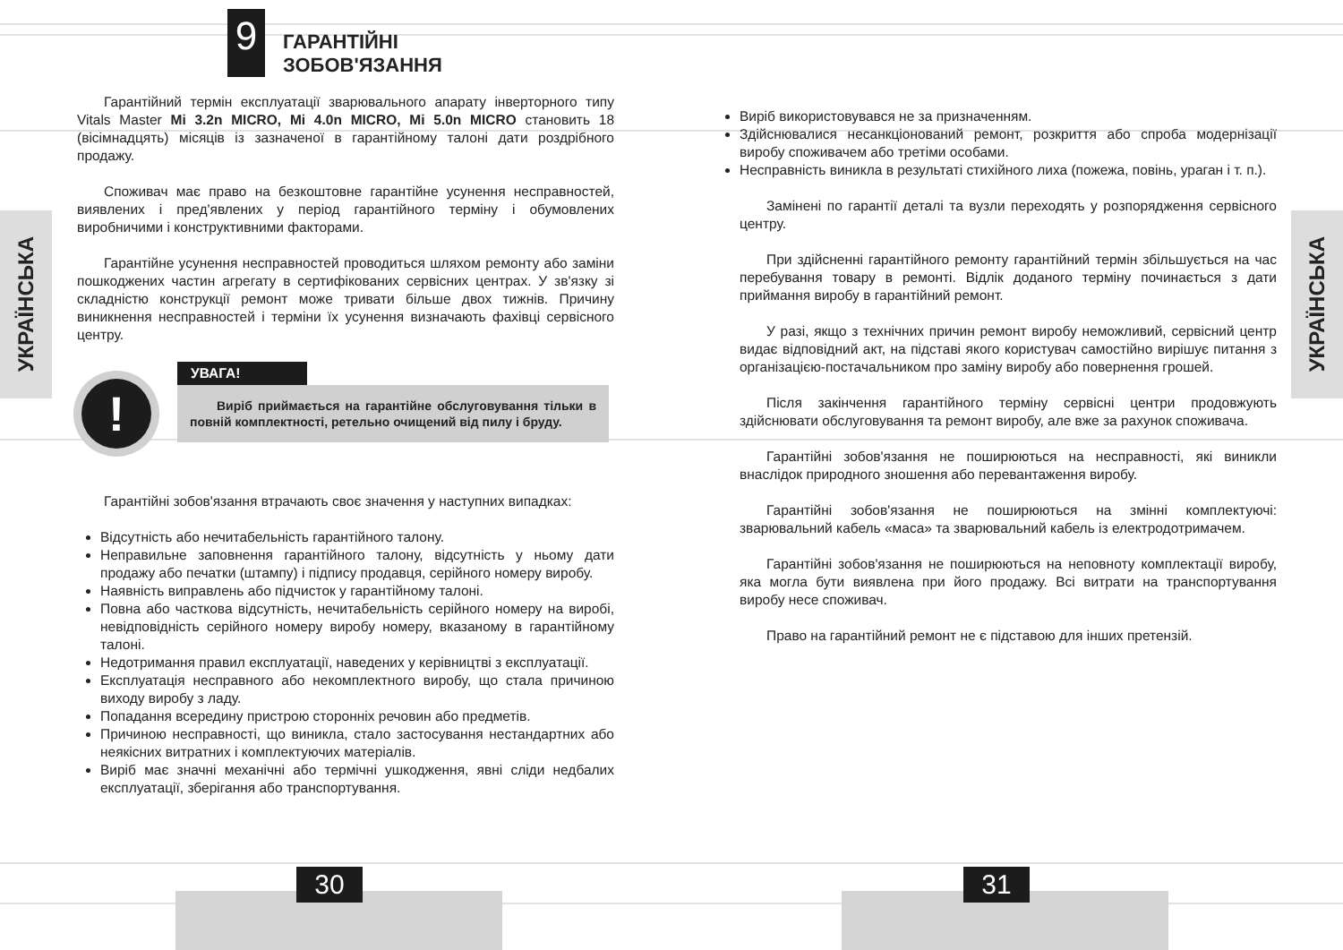УКРАЇНСЬКА
УКРАЇНСЬКА
9
ГАРАНТІЙНІ
ЗОБОВ'ЯЗАННЯ
Гарантійний термін експлуатації зварювального апарату інверторного типу Vitals Master Mi 3.2n MICRO, Mi 4.0n MICRO, Mi 5.0n MICRO становить 18 (вісімнадцять) місяців із зазначеної в гарантійному талоні дати роздрібного продажу.
Споживач має право на безкоштовне гарантійне усунення несправностей, виявлених і пред'явлених у період гарантійного терміну і обумовлених виробничими і конструктивними факторами.
Гарантійне усунення несправностей проводиться шляхом ремонту або заміни пошкоджених частин агрегату в сертифікованих сервісних центрах. У зв'язку зі складністю конструкції ремонт може тривати більше двох тижнів. Причину виникнення несправностей і терміни їх усунення визначають фахівці сервісного центру.
!
УВАГА!
Виріб приймається на гарантійне обслуговування тільки в повній комплектності, ретельно очищений від пилу і бруду.
Гарантійні зобов'язання втрачають своє значення у наступних випадках:
Відсутність або нечитабельність гарантійного талону.
Неправильне заповнення гарантійного талону, відсутність у ньому дати продажу або печатки (штампу) і підпису продавця, серійного номеру виробу.
Наявність виправлень або підчисток у гарантійному талоні.
Повна або часткова відсутність, нечитабельність серійного номеру на виробі, невідповідність серійного номеру виробу номеру, вказаному в гарантійному талоні.
Недотримання правил експлуатації, наведених у керівництві з експлуатації.
Експлуатація несправного або некомплектного виробу, що стала причиною виходу виробу з ладу.
Попадання всередину пристрою сторонніх речовин або предметів.
Причиною несправності, що виникла, стало застосування нестандартних або неякісних витратних і комплектуючих матеріалів.
Виріб має значні механічні або термічні ушкодження, явні сліди недбалих експлуатації, зберігання або транспортування.
Виріб використовувався не за призначенням.
Здійснювалися несанкціонований ремонт, розкриття або спроба модернізації виробу споживачем або третіми особами.
Несправність виникла в результаті стихійного лиха (пожежа, повінь, ураган і т. п.).
Замінені по гарантії деталі та вузли переходять у розпорядження сервісного центру.
При здійсненні гарантійного ремонту гарантійний термін збільшується на час перебування товару в ремонті. Відлік доданого терміну починається з дати приймання виробу в гарантійний ремонт.
У разі, якщо з технічних причин ремонт виробу неможливий, сервісний центр видає відповідний акт, на підставі якого користувач самостійно вирішує питання з організацією-постачальником про заміну виробу або повернення грошей.
Після закінчення гарантійного терміну сервісні центри продовжують здійснювати обслуговування та ремонт виробу, але вже за рахунок споживача.
Гарантійні зобов'язання не поширюються на несправності, які виникли внаслідок природного зношення або перевантаження виробу.
Гарантійні зобов'язання не поширюються на змінні комплектуючі: зварювальний кабель «маса» та зварювальний кабель із електродотримачем.
Гарантійні зобов'язання не поширюються на неповноту комплектації виробу, яка могла бути виявлена при його продажу. Всі витрати на транспортування виробу несе споживач.
Право на гарантійний ремонт не є підставою для інших претензій.
30 31